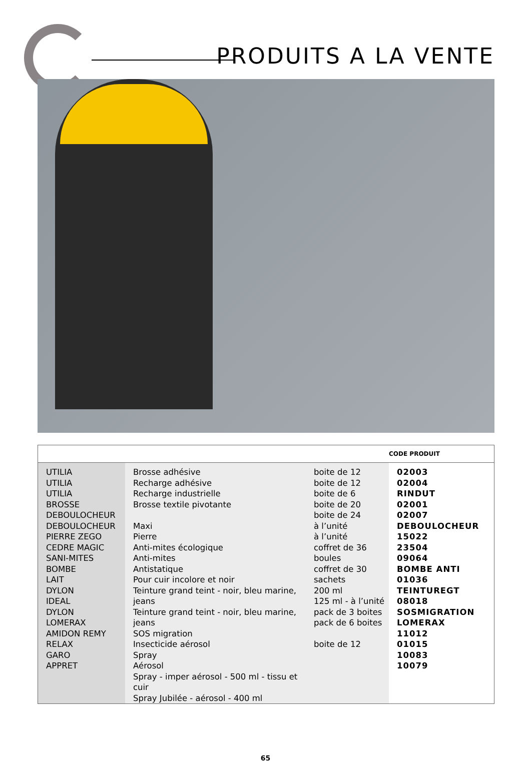PRODUITS A LA VENTE
| | | | CODE PRODUIT |
| --- | --- | --- | --- |
| UTILIA UTILIA UTILIA BROSSE DEBOULOCHEUR DEBOULOCHEUR PIERRE ZEGO CEDRE MAGIC SANI-MITES BOMBE LAIT DYLON IDEAL DYLON LOMERAX AMIDON REMY RELAX GARO APPRET | Brosse adhésive Recharge adhésive Recharge industrielle Brosse textile pivotante Maxi Pierre Anti-mites écologique Anti-mites Antistatique Pour cuir incolore et noir Teinture grand teint - noir, bleu marine, jeans Teinture grand teint - noir, bleu marine, jeans SOS migration Insecticide aérosol Spray Aérosol Spray - imper aérosol - 500 ml - tissu et cuir Spray Jubilée - aérosol - 400 ml | boite de 12 boite de 12 boite de 6 boite de 20 boite de 24 à l’unité à l’unité coffret de 36 boules coffret de 30 sachets 200 ml 125 ml - à l’unité pack de 3 boites pack de 6 boites boite de 12 | 02003 02004 RINDUT 02001 02007 DEBOULOCHEUR 15022 23504 09064 BOMBE ANTI 01036 TEINTUREGT 08018 SOSMIGRATION LOMERAX 11012 01015 10083 10079 |
65